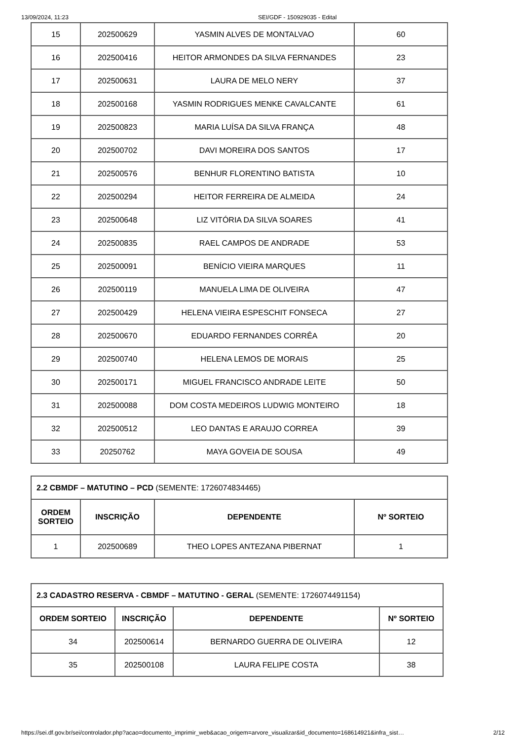13/09/2024, 11:23 SEI/GDF - 150929035 - Edital
| 15 | 202500629 | YASMIN ALVES DE MONTALVAO | 60 |
| 16 | 202500416 | HEITOR ARMONDES DA SILVA FERNANDES | 23 |
| 17 | 202500631 | LAURA DE MELO NERY | 37 |
| 18 | 202500168 | YASMIN RODRIGUES MENKE CAVALCANTE | 61 |
| 19 | 202500823 | MARIA LUÍSA DA SILVA FRANÇA | 48 |
| 20 | 202500702 | DAVI MOREIRA DOS SANTOS | 17 |
| 21 | 202500576 | BENHUR FLORENTINO BATISTA | 10 |
| 22 | 202500294 | HEITOR FERREIRA DE ALMEIDA | 24 |
| 23 | 202500648 | LIZ VITÓRIA DA SILVA SOARES | 41 |
| 24 | 202500835 | RAEL CAMPOS DE ANDRADE | 53 |
| 25 | 202500091 | BENÍCIO VIEIRA MARQUES | 11 |
| 26 | 202500119 | MANUELA LIMA DE OLIVEIRA | 47 |
| 27 | 202500429 | HELENA VIEIRA ESPESCHIT FONSECA | 27 |
| 28 | 202500670 | EDUARDO FERNANDES CORRÊA | 20 |
| 29 | 202500740 | HELENA LEMOS DE MORAIS | 25 |
| 30 | 202500171 | MIGUEL FRANCISCO ANDRADE LEITE | 50 |
| 31 | 202500088 | DOM COSTA MEDEIROS LUDWIG MONTEIRO | 18 |
| 32 | 202500512 | LEO DANTAS E ARAUJO CORREA | 39 |
| 33 | 20250762 | MAYA GOVEIA DE SOUSA | 49 |
| 2.2 CBMDF – MATUTINO – PCD (SEMENTE: 1726074834465) | | | |
| ORDEM SORTEIO | INSCRIÇÃO | DEPENDENTE | Nº SORTEIO |
| 1 | 202500689 | THEO LOPES ANTEZANA PIBERNAT | 1 |
| 2.3 CADASTRO RESERVA - CBMDF – MATUTINO - GERAL (SEMENTE: 1726074491154) | | | |
| ORDEM SORTEIO | INSCRIÇÃO | DEPENDENTE | Nº SORTEIO |
| 34 | 202500614 | BERNARDO GUERRA DE OLIVEIRA | 12 |
| 35 | 202500108 | LAURA FELIPE COSTA | 38 |
https://sei.df.gov.br/sei/controlador.php?acao=documento_imprimir_web&acao_origem=arvore_visualizar&id_documento=168614921&infra_sist… 2/12